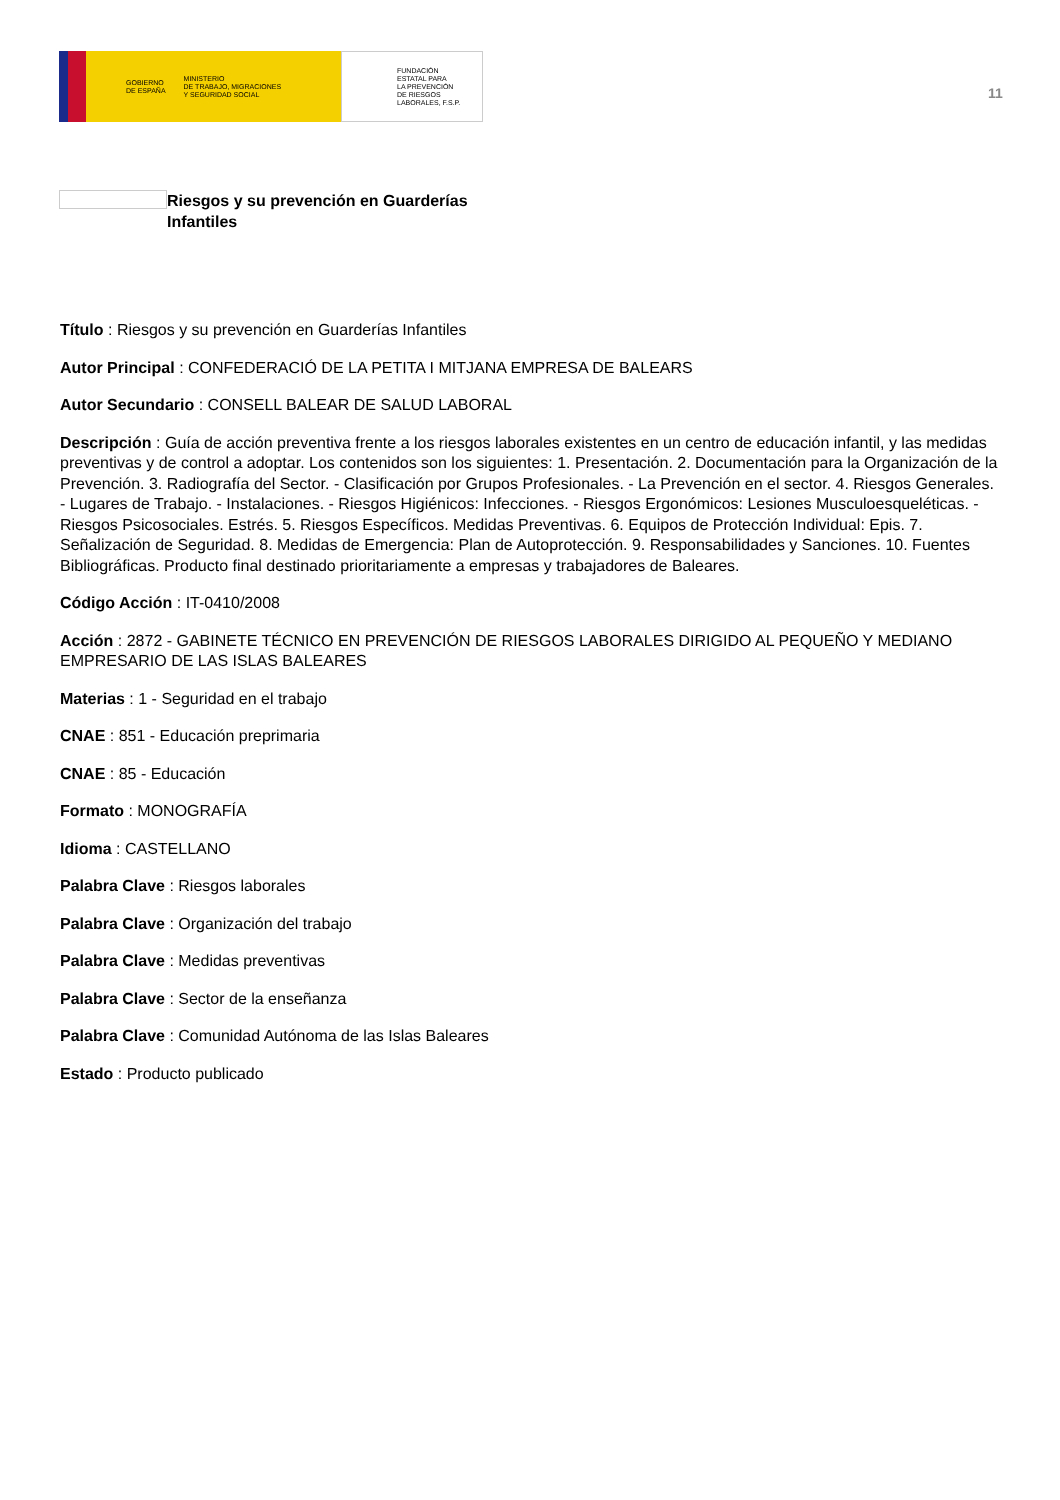GOBIERNO
DE ESPAÑA MINISTERIO
DE TRABAJO, MIGRACIONES
Y SEGURIDAD SOCIAL
FUNDACIÓN
ESTATAL PARA
LA PREVENCIÓN
DE RIESGOS
LABORALES, F.S.P.
11
Riesgos y su prevención en Guarderías Infantiles
Título : Riesgos y su prevención en Guarderías Infantiles
Autor Principal : CONFEDERACIÓ DE LA PETITA I MITJANA EMPRESA DE BALEARS
Autor Secundario : CONSELL BALEAR DE SALUD LABORAL
Descripción : Guía de acción preventiva frente a los riesgos laborales existentes en un centro de educación infantil, y las medidas preventivas y de control a adoptar. Los contenidos son los siguientes: 1. Presentación. 2. Documentación para la Organización de la Prevención. 3. Radiografía del Sector. - Clasificación por Grupos Profesionales. - La Prevención en el sector. 4. Riesgos Generales. - Lugares de Trabajo. - Instalaciones. - Riesgos Higiénicos: Infecciones. - Riesgos Ergonómicos: Lesiones Musculoesqueléticas. - Riesgos Psicosociales. Estrés. 5. Riesgos Específicos. Medidas Preventivas. 6. Equipos de Protección Individual: Epis. 7. Señalización de Seguridad. 8. Medidas de Emergencia: Plan de Autoprotección. 9. Responsabilidades y Sanciones. 10. Fuentes Bibliográficas. Producto final destinado prioritariamente a empresas y trabajadores de Baleares.
Código Acción : IT-0410/2008
Acción : 2872 - GABINETE TÉCNICO EN PREVENCIÓN DE RIESGOS LABORALES DIRIGIDO AL PEQUEÑO Y MEDIANO EMPRESARIO DE LAS ISLAS BALEARES
Materias : 1 - Seguridad en el trabajo
CNAE : 851 - Educación preprimaria
CNAE : 85 - Educación
Formato : MONOGRAFÍA
Idioma : CASTELLANO
Palabra Clave : Riesgos laborales
Palabra Clave : Organización del trabajo
Palabra Clave : Medidas preventivas
Palabra Clave : Sector de la enseñanza
Palabra Clave : Comunidad Autónoma de las Islas Baleares
Estado : Producto publicado